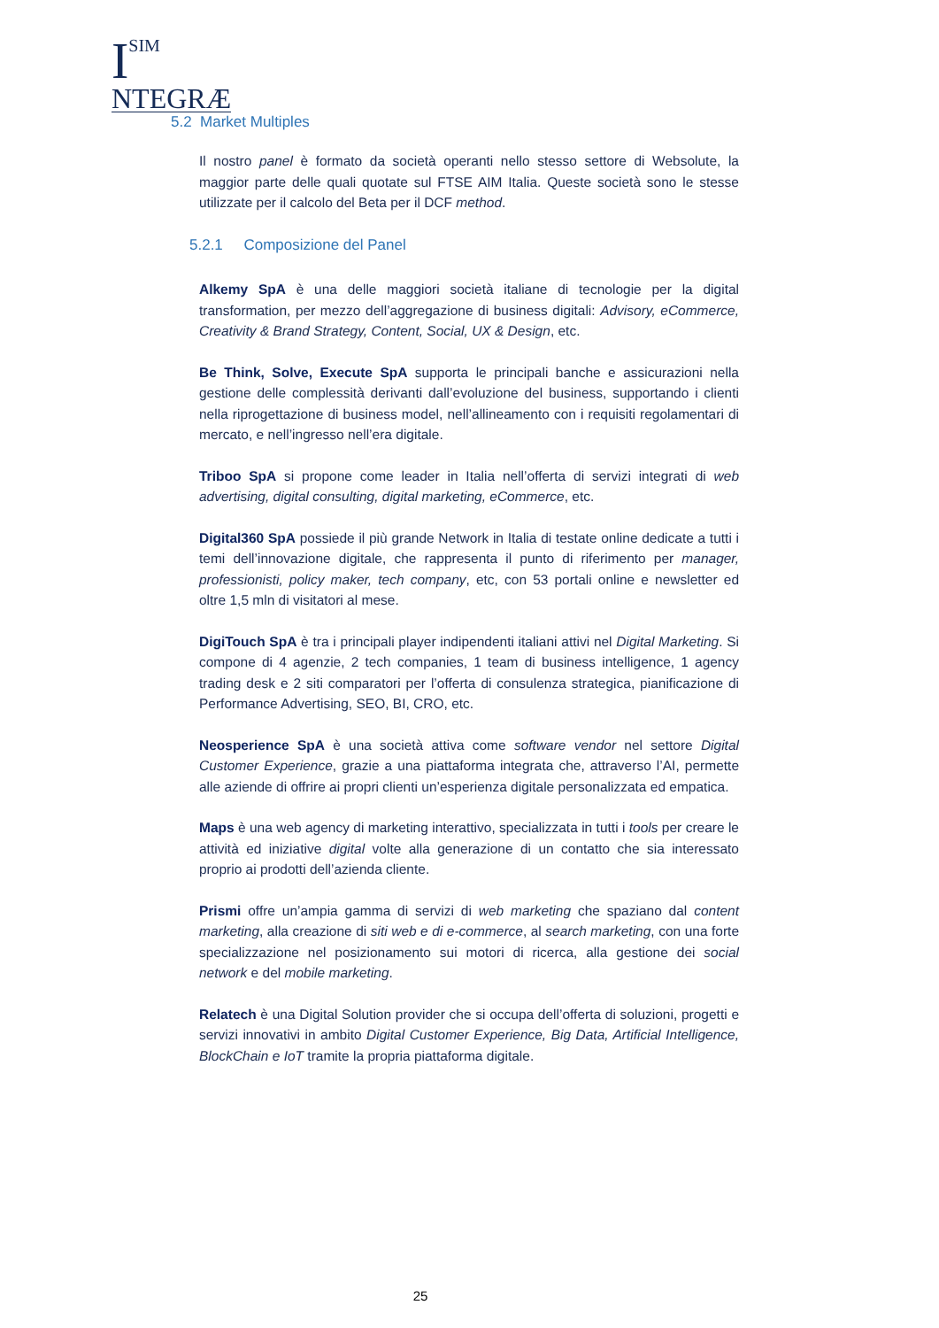I
SIM
NTEGRÆ
5.2 Market Multiples
Il nostro panel è formato da società operanti nello stesso settore di Websolute, la maggior parte delle quali quotate sul FTSE AIM Italia. Queste società sono le stesse utilizzate per il calcolo del Beta per il DCF method.
5.2.1 Composizione del Panel
Alkemy SpA è una delle maggiori società italiane di tecnologie per la digital transformation, per mezzo dell’aggregazione di business digitali: Advisory, eCommerce, Creativity & Brand Strategy, Content, Social, UX & Design, etc.
Be Think, Solve, Execute SpA supporta le principali banche e assicurazioni nella gestione delle complessità derivanti dall’evoluzione del business, supportando i clienti nella riprogettazione di business model, nell’allineamento con i requisiti regolamentari di mercato, e nell’ingresso nell’era digitale.
Triboo SpA si propone come leader in Italia nell’offerta di servizi integrati di web advertising, digital consulting, digital marketing, eCommerce, etc.
Digital360 SpA possiede il più grande Network in Italia di testate online dedicate a tutti i temi dell’innovazione digitale, che rappresenta il punto di riferimento per manager, professionisti, policy maker, tech company, etc, con 53 portali online e newsletter ed oltre 1,5 mln di visitatori al mese.
DigiTouch SpA è tra i principali player indipendenti italiani attivi nel Digital Marketing. Si compone di 4 agenzie, 2 tech companies, 1 team di business intelligence, 1 agency trading desk e 2 siti comparatori per l’offerta di consulenza strategica, pianificazione di Performance Advertising, SEO, BI, CRO, etc.
Neosperience SpA è una società attiva come software vendor nel settore Digital Customer Experience, grazie a una piattaforma integrata che, attraverso l’AI, permette alle aziende di offrire ai propri clienti un’esperienza digitale personalizzata ed empatica.
Maps è una web agency di marketing interattivo, specializzata in tutti i tools per creare le attività ed iniziative digital volte alla generazione di un contatto che sia interessato proprio ai prodotti dell’azienda cliente.
Prismi offre un’ampia gamma di servizi di web marketing che spaziano dal content marketing, alla creazione di siti web e di e-commerce, al search marketing, con una forte specializzazione nel posizionamento sui motori di ricerca, alla gestione dei social network e del mobile marketing.
Relatech è una Digital Solution provider che si occupa dell’offerta di soluzioni, progetti e servizi innovativi in ambito Digital Customer Experience, Big Data, Artificial Intelligence, BlockChain e IoT tramite la propria piattaforma digitale.
25